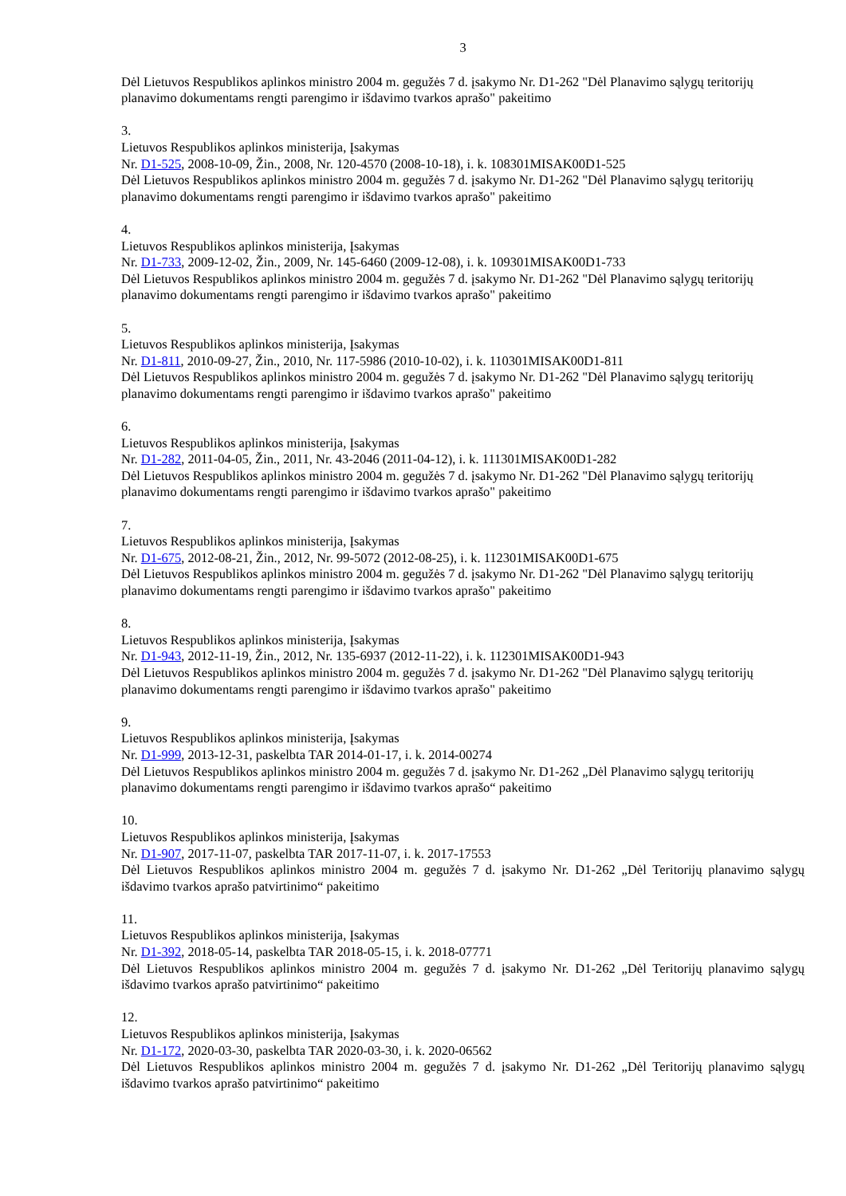3
Dėl Lietuvos Respublikos aplinkos ministro 2004 m. gegužės 7 d. įsakymo Nr. D1-262 "Dėl Planavimo sąlygų teritorijų planavimo dokumentams rengti parengimo ir išdavimo tvarkos aprašo" pakeitimo
3.
Lietuvos Respublikos aplinkos ministerija, Įsakymas
Nr. D1-525, 2008-10-09, Žin., 2008, Nr. 120-4570 (2008-10-18), i. k. 108301MISAK00D1-525
Dėl Lietuvos Respublikos aplinkos ministro 2004 m. gegužės 7 d. įsakymo Nr. D1-262 "Dėl Planavimo sąlygų teritorijų planavimo dokumentams rengti parengimo ir išdavimo tvarkos aprašo" pakeitimo
4.
Lietuvos Respublikos aplinkos ministerija, Įsakymas
Nr. D1-733, 2009-12-02, Žin., 2009, Nr. 145-6460 (2009-12-08), i. k. 109301MISAK00D1-733
Dėl Lietuvos Respublikos aplinkos ministro 2004 m. gegužės 7 d. įsakymo Nr. D1-262 "Dėl Planavimo sąlygų teritorijų planavimo dokumentams rengti parengimo ir išdavimo tvarkos aprašo" pakeitimo
5.
Lietuvos Respublikos aplinkos ministerija, Įsakymas
Nr. D1-811, 2010-09-27, Žin., 2010, Nr. 117-5986 (2010-10-02), i. k. 110301MISAK00D1-811
Dėl Lietuvos Respublikos aplinkos ministro 2004 m. gegužės 7 d. įsakymo Nr. D1-262 "Dėl Planavimo sąlygų teritorijų planavimo dokumentams rengti parengimo ir išdavimo tvarkos aprašo" pakeitimo
6.
Lietuvos Respublikos aplinkos ministerija, Įsakymas
Nr. D1-282, 2011-04-05, Žin., 2011, Nr. 43-2046 (2011-04-12), i. k. 111301MISAK00D1-282
Dėl Lietuvos Respublikos aplinkos ministro 2004 m. gegužės 7 d. įsakymo Nr. D1-262 "Dėl Planavimo sąlygų teritorijų planavimo dokumentams rengti parengimo ir išdavimo tvarkos aprašo" pakeitimo
7.
Lietuvos Respublikos aplinkos ministerija, Įsakymas
Nr. D1-675, 2012-08-21, Žin., 2012, Nr. 99-5072 (2012-08-25), i. k. 112301MISAK00D1-675
Dėl Lietuvos Respublikos aplinkos ministro 2004 m. gegužės 7 d. įsakymo Nr. D1-262 "Dėl Planavimo sąlygų teritorijų planavimo dokumentams rengti parengimo ir išdavimo tvarkos aprašo" pakeitimo
8.
Lietuvos Respublikos aplinkos ministerija, Įsakymas
Nr. D1-943, 2012-11-19, Žin., 2012, Nr. 135-6937 (2012-11-22), i. k. 112301MISAK00D1-943
Dėl Lietuvos Respublikos aplinkos ministro 2004 m. gegužės 7 d. įsakymo Nr. D1-262 "Dėl Planavimo sąlygų teritorijų planavimo dokumentams rengti parengimo ir išdavimo tvarkos aprašo" pakeitimo
9.
Lietuvos Respublikos aplinkos ministerija, Įsakymas
Nr. D1-999, 2013-12-31, paskelbta TAR 2014-01-17, i. k. 2014-00274
Dėl Lietuvos Respublikos aplinkos ministro 2004 m. gegužės 7 d. įsakymo Nr. D1-262 „Dėl Planavimo sąlygų teritorijų planavimo dokumentams rengti parengimo ir išdavimo tvarkos aprašo“ pakeitimo
10.
Lietuvos Respublikos aplinkos ministerija, Įsakymas
Nr. D1-907, 2017-11-07, paskelbta TAR 2017-11-07, i. k. 2017-17553
Dėl Lietuvos Respublikos aplinkos ministro 2004 m. gegužės 7 d. įsakymo Nr. D1-262 „Dėl Teritorijų planavimo sąlygų išdavimo tvarkos aprašo patvirtinimo“ pakeitimo
11.
Lietuvos Respublikos aplinkos ministerija, Įsakymas
Nr. D1-392, 2018-05-14, paskelbta TAR 2018-05-15, i. k. 2018-07771
Dėl Lietuvos Respublikos aplinkos ministro 2004 m. gegužės 7 d. įsakymo Nr. D1-262 „Dėl Teritorijų planavimo sąlygų išdavimo tvarkos aprašo patvirtinimo“ pakeitimo
12.
Lietuvos Respublikos aplinkos ministerija, Įsakymas
Nr. D1-172, 2020-03-30, paskelbta TAR 2020-03-30, i. k. 2020-06562
Dėl Lietuvos Respublikos aplinkos ministro 2004 m. gegužės 7 d. įsakymo Nr. D1-262 „Dėl Teritorijų planavimo sąlygų išdavimo tvarkos aprašo patvirtinimo“ pakeitimo